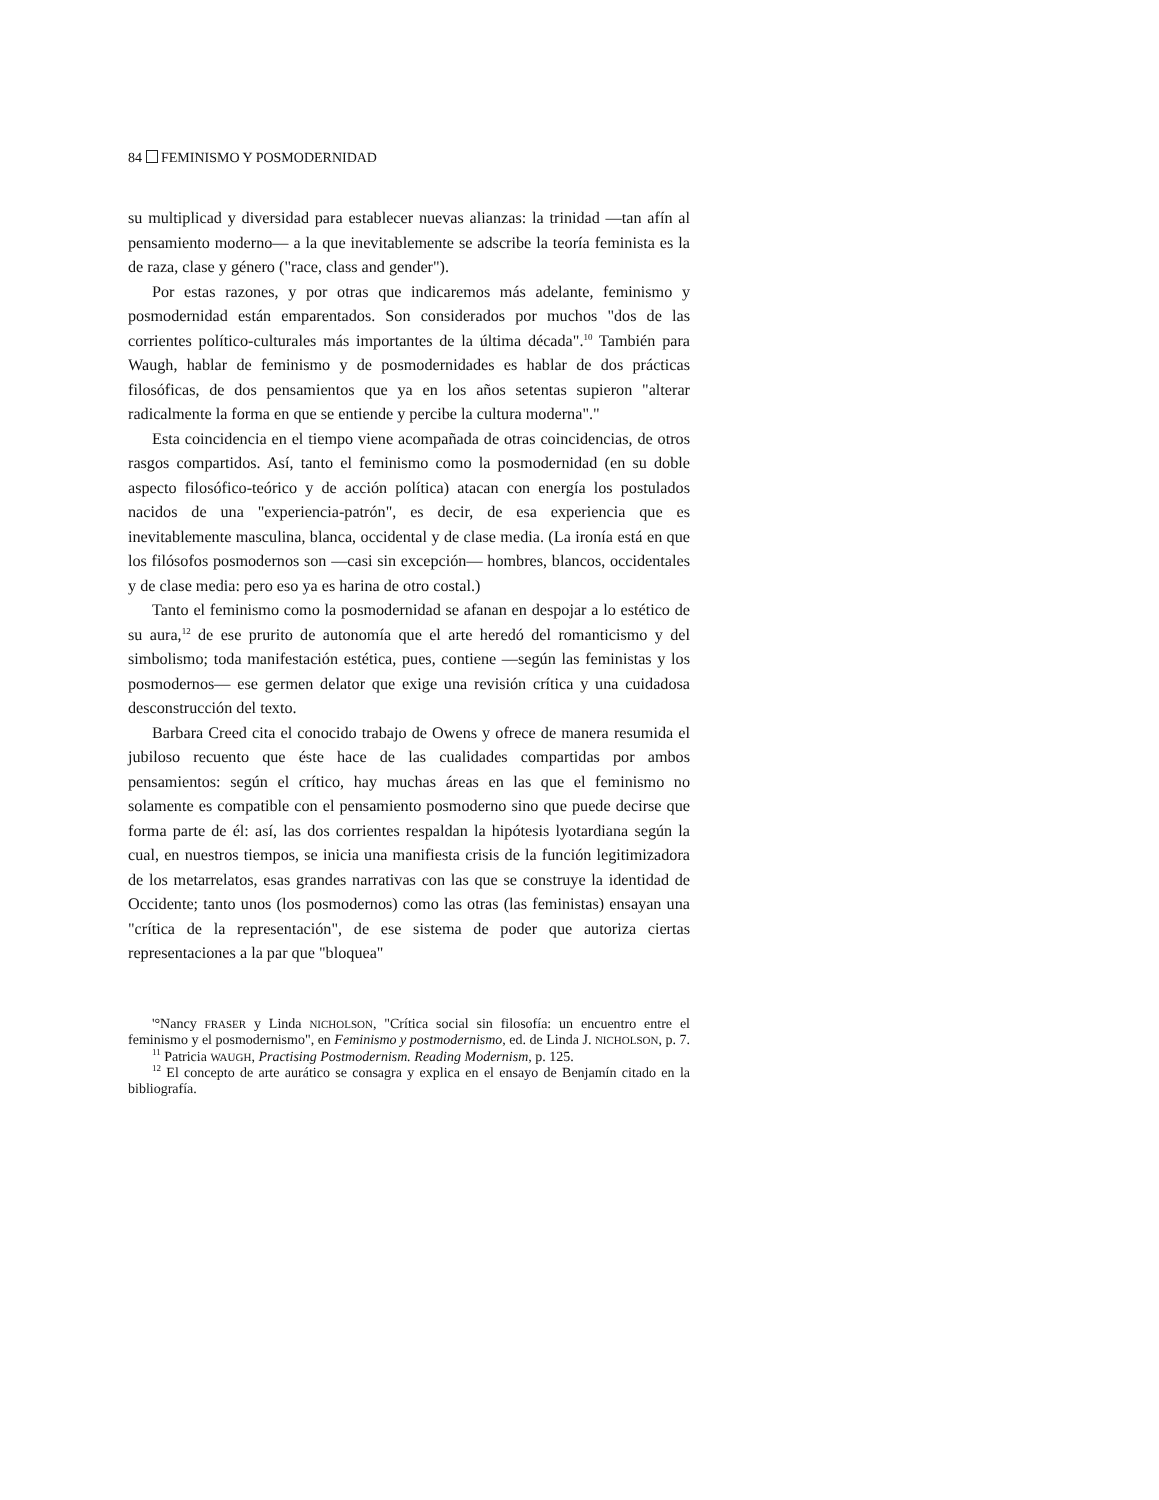84 FEMINISMO Y POSMODERNIDAD
su multiplicad y diversidad para establecer nuevas alianzas: la trinidad —tan afín al pensamiento moderno— a la que inevitablemente se adscribe la teoría feminista es la de raza, clase y género ("race, class and gender").
Por estas razones, y por otras que indicaremos más adelante, feminismo y posmodernidad están emparentados. Son considerados por muchos "dos de las corrientes político-culturales más importantes de la última década".<sup>10</sup> También para Waugh, hablar de feminismo y de posmodernidades es hablar de dos prácticas filosóficas, de dos pensamientos que ya en los años setentas supieron "alterar radicalmente la forma en que se entiende y percibe la cultura moderna"."
Esta coincidencia en el tiempo viene acompañada de otras coincidencias, de otros rasgos compartidos. Así, tanto el feminismo como la posmodernidad (en su doble aspecto filosófico-teórico y de acción política) atacan con energía los postulados nacidos de una "experiencia-patrón", es decir, de esa experiencia que es inevitablemente masculina, blanca, occidental y de clase media. (La ironía está en que los filósofos posmodernos son —casi sin excepción— hombres, blancos, occidentales y de clase media: pero eso ya es harina de otro costal.)
Tanto el feminismo como la posmodernidad se afanan en despojar a lo estético de su aura,<sup>12</sup> de ese prurito de autonomía que el arte heredó del romanticismo y del simbolismo; toda manifestación estética, pues, contiene —según las feministas y los posmodernos— ese germen delator que exige una revisión crítica y una cuidadosa desconstrucción del texto.
Barbara Creed cita el conocido trabajo de Owens y ofrece de manera resumida el jubiloso recuento que éste hace de las cualidades compartidas por ambos pensamientos: según el crítico, hay muchas áreas en las que el feminismo no solamente es compatible con el pensamiento posmoderno sino que puede decirse que forma parte de él: así, las dos corrientes respaldan la hipótesis lyotardiana según la cual, en nuestros tiempos, se inicia una manifiesta crisis de la función legitimizadora de los metarrelatos, esas grandes narrativas con las que se construye la identidad de Occidente; tanto unos (los posmodernos) como las otras (las feministas) ensayan una "crítica de la representación", de ese sistema de poder que autoriza ciertas representaciones a la par que "bloquea"
'°Nancy FRASER y Linda NICHOLSON, "Crítica social sin filosofía: un encuentro entre el feminismo y el posmodernismo", en Feminismo y postmodernismo, ed. de Linda J. NICHOLSON, p. 7.
<sup>11</sup> Patricia WAUGH, Practising Postmodernism. Reading Modernism, p. 125.
<sup>12</sup> El concepto de arte aurático se consagra y explica en el ensayo de Benjamín citado en la bibliografía.